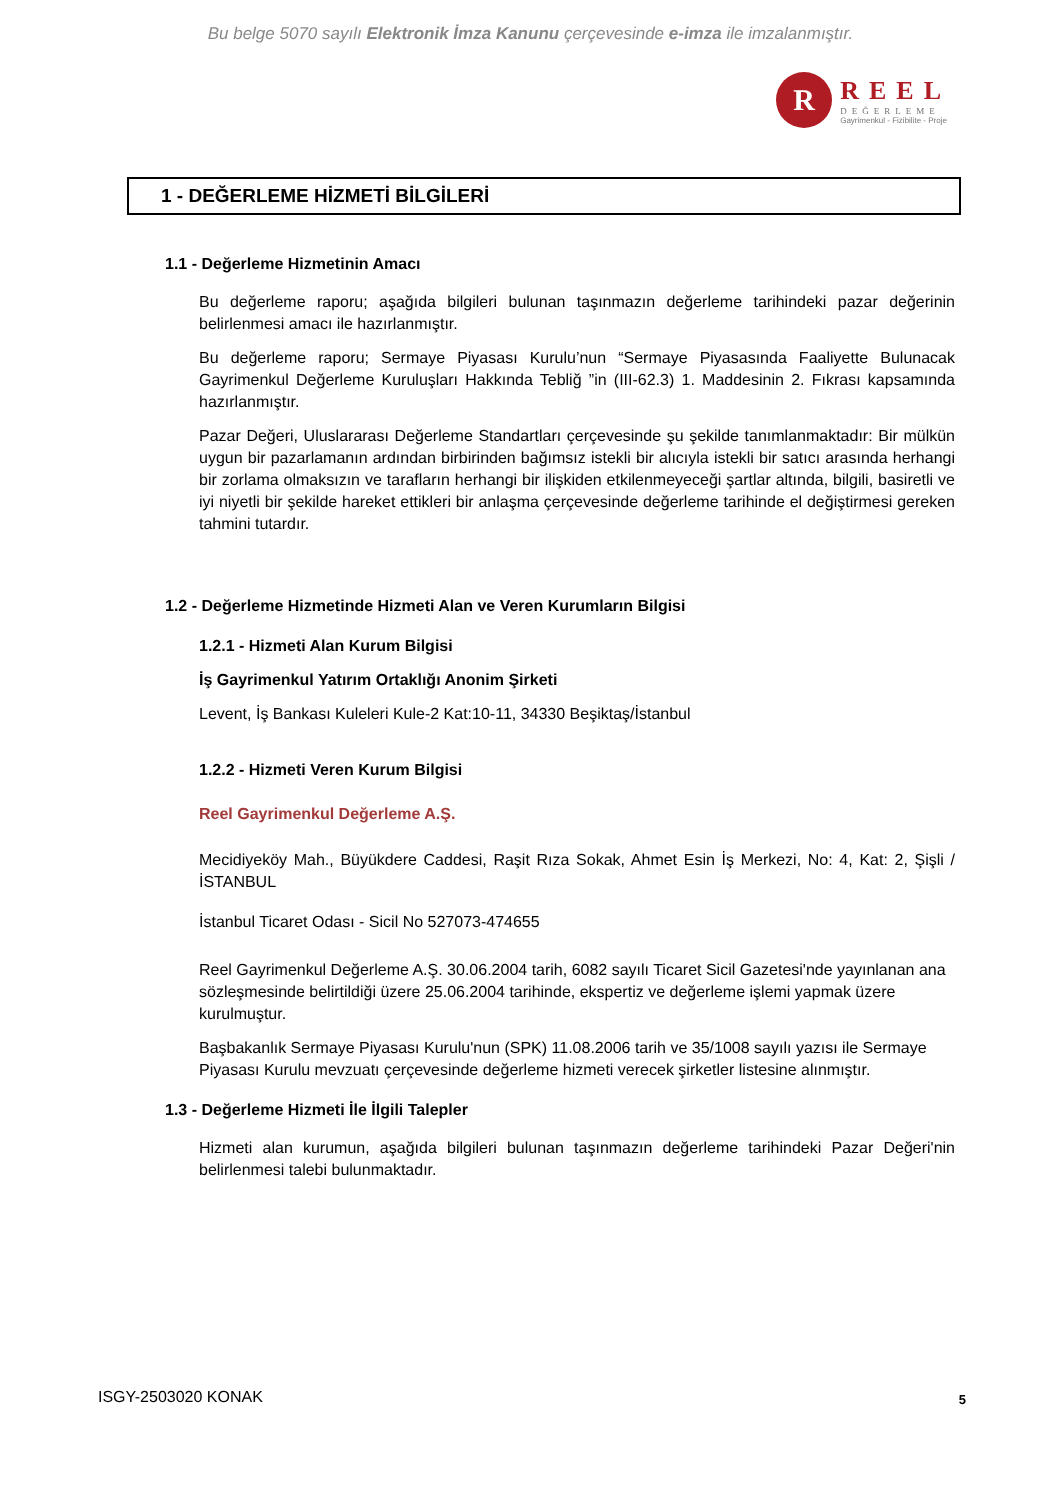Bu belge 5070 sayılı Elektronik İmza Kanunu çerçevesinde e-imza ile imzalanmıştır.
R
REEL
DEĞERLEME
Gayrimenkul - Fizibilite - Proje
1 - DEĞERLEME HİZMETİ BİLGİLERİ
1.1 - Değerleme Hizmetinin Amacı
Bu değerleme raporu; aşağıda bilgileri bulunan taşınmazın değerleme tarihindeki pazar değerinin belirlenmesi amacı ile hazırlanmıştır.
Bu değerleme raporu; Sermaye Piyasası Kurulu’nun “Sermaye Piyasasında Faaliyette Bulunacak Gayrimenkul Değerleme Kuruluşları Hakkında Tebliğ ”in (III-62.3) 1. Maddesinin 2. Fıkrası kapsamında hazırlanmıştır.
Pazar Değeri, Uluslararası Değerleme Standartları çerçevesinde şu şekilde tanımlanmaktadır: Bir mülkün uygun bir pazarlamanın ardından birbirinden bağımsız istekli bir alıcıyla istekli bir satıcı arasında herhangi bir zorlama olmaksızın ve tarafların herhangi bir ilişkiden etkilenmeyeceği şartlar altında, bilgili, basiretli ve iyi niyetli bir şekilde hareket ettikleri bir anlaşma çerçevesinde değerleme tarihinde el değiştirmesi gereken tahmini tutardır.
1.2 - Değerleme Hizmetinde Hizmeti Alan ve Veren Kurumların Bilgisi
1.2.1 - Hizmeti Alan Kurum Bilgisi
İş Gayrimenkul Yatırım Ortaklığı Anonim Şirketi
Levent, İş Bankası Kuleleri Kule-2 Kat:10-11, 34330 Beşiktaş/İstanbul
1.2.2 - Hizmeti Veren Kurum Bilgisi
Reel Gayrimenkul Değerleme A.Ş.
Mecidiyeköy Mah., Büyükdere Caddesi, Raşit Rıza Sokak, Ahmet Esin İş Merkezi, No: 4, Kat: 2, Şişli / İSTANBUL
İstanbul Ticaret Odası - Sicil No 527073-474655
Reel Gayrimenkul Değerleme A.Ş. 30.06.2004 tarih, 6082 sayılı Ticaret Sicil Gazetesi'nde yayınlanan ana sözleşmesinde belirtildiği üzere 25.06.2004 tarihinde, ekspertiz ve değerleme işlemi yapmak üzere kurulmuştur.
Başbakanlık Sermaye Piyasası Kurulu'nun (SPK) 11.08.2006 tarih ve 35/1008 sayılı yazısı ile Sermaye Piyasası Kurulu mevzuatı çerçevesinde değerleme hizmeti verecek şirketler listesine alınmıştır.
1.3 - Değerleme Hizmeti İle İlgili Talepler
Hizmeti alan kurumun, aşağıda bilgileri bulunan taşınmazın değerleme tarihindeki Pazar Değeri'nin belirlenmesi talebi bulunmaktadır.
ISGY-2503020 KONAK 5